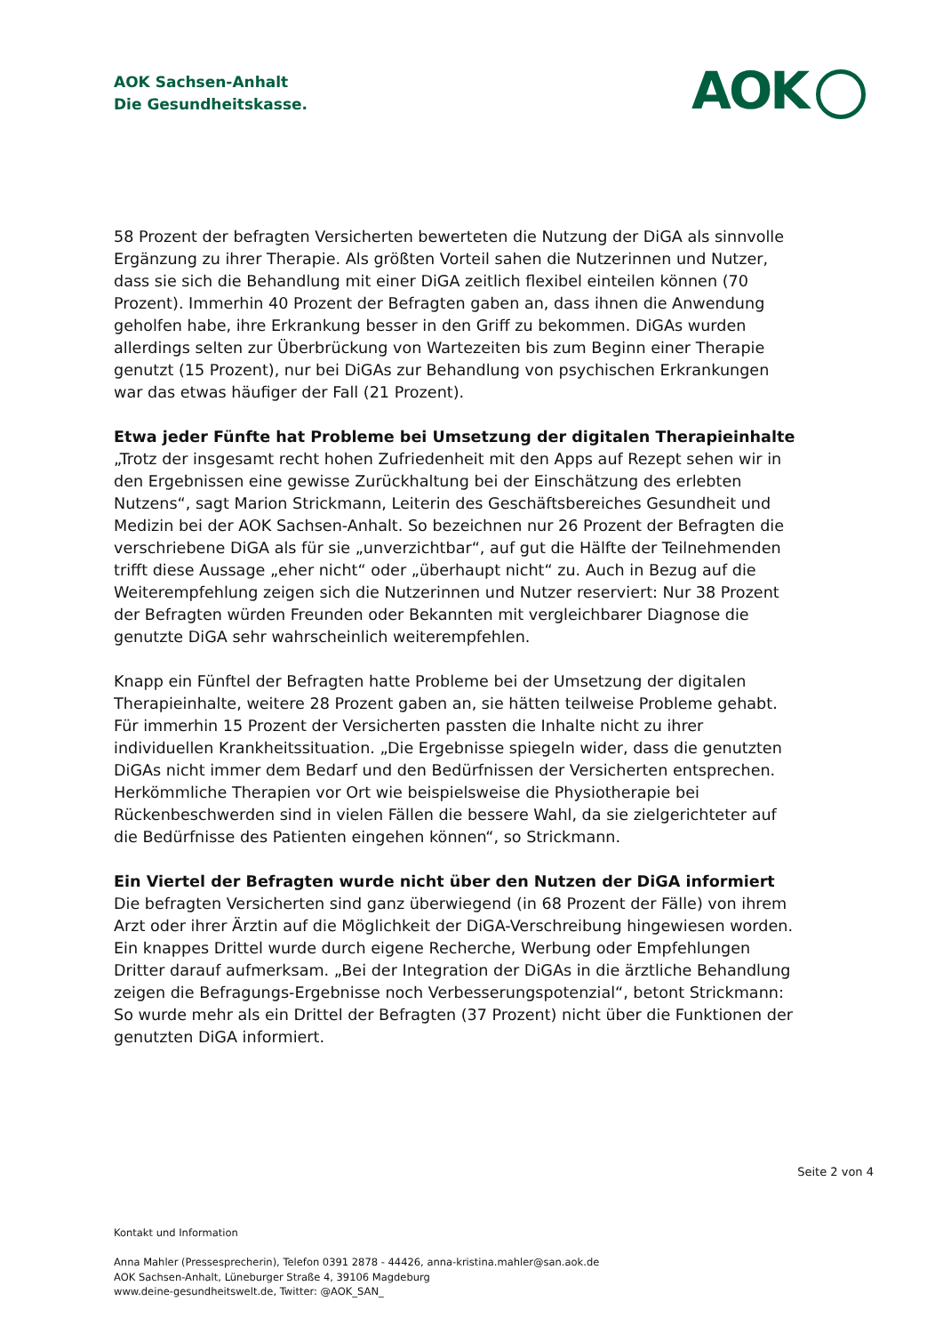AOK Sachsen-Anhalt
Die Gesundheitskasse.
AOK
58 Prozent der befragten Versicherten bewerteten die Nutzung der DiGA als sinnvolle Ergänzung zu ihrer Therapie. Als größten Vorteil sahen die Nutzerinnen und Nutzer, dass sie sich die Behandlung mit einer DiGA zeitlich flexibel einteilen können (70 Prozent). Immerhin 40 Prozent der Befragten gaben an, dass ihnen die Anwendung geholfen habe, ihre Erkrankung besser in den Griff zu bekommen. DiGAs wurden allerdings selten zur Überbrückung von Wartezeiten bis zum Beginn einer Therapie genutzt (15 Prozent), nur bei DiGAs zur Behandlung von psychischen Erkrankungen war das etwas häufiger der Fall (21 Prozent).
Etwa jeder Fünfte hat Probleme bei Umsetzung der digitalen Therapieinhalte
„Trotz der insgesamt recht hohen Zufriedenheit mit den Apps auf Rezept sehen wir in den Ergebnissen eine gewisse Zurückhaltung bei der Einschätzung des erlebten Nutzens“, sagt Marion Strickmann, Leiterin des Geschäftsbereiches Gesundheit und Medizin bei der AOK Sachsen-Anhalt. So bezeichnen nur 26 Prozent der Befragten die verschriebene DiGA als für sie „unverzichtbar“, auf gut die Hälfte der Teilnehmenden trifft diese Aussage „eher nicht“ oder „überhaupt nicht“ zu. Auch in Bezug auf die Weiterempfehlung zeigen sich die Nutzerinnen und Nutzer reserviert: Nur 38 Prozent der Befragten würden Freunden oder Bekannten mit vergleichbarer Diagnose die genutzte DiGA sehr wahrscheinlich weiterempfehlen.
Knapp ein Fünftel der Befragten hatte Probleme bei der Umsetzung der digitalen Therapieinhalte, weitere 28 Prozent gaben an, sie hätten teilweise Probleme gehabt. Für immerhin 15 Prozent der Versicherten passten die Inhalte nicht zu ihrer individuellen Krankheitssituation. „Die Ergebnisse spiegeln wider, dass die genutzten DiGAs nicht immer dem Bedarf und den Bedürfnissen der Versicherten entsprechen. Herkömmliche Therapien vor Ort wie beispielsweise die Physiotherapie bei Rückenbeschwerden sind in vielen Fällen die bessere Wahl, da sie zielgerichteter auf die Bedürfnisse des Patienten eingehen können“, so Strickmann.
Ein Viertel der Befragten wurde nicht über den Nutzen der DiGA informiert
Die befragten Versicherten sind ganz überwiegend (in 68 Prozent der Fälle) von ihrem Arzt oder ihrer Ärztin auf die Möglichkeit der DiGA-Verschreibung hingewiesen worden. Ein knappes Drittel wurde durch eigene Recherche, Werbung oder Empfehlungen Dritter darauf aufmerksam. „Bei der Integration der DiGAs in die ärztliche Behandlung zeigen die Befragungs-Ergebnisse noch Verbesserungspotenzial“, betont Strickmann: So wurde mehr als ein Drittel der Befragten (37 Prozent) nicht über die Funktionen der genutzten DiGA informiert.
Seite 2 von 4
Kontakt und Information
Anna Mahler (Pressesprecherin), Telefon 0391 2878 - 44426, anna-kristina.mahler@san.aok.de
AOK Sachsen-Anhalt, Lüneburger Straße 4, 39106 Magdeburg
www.deine-gesundheitswelt.de, Twitter: @AOK_SAN_